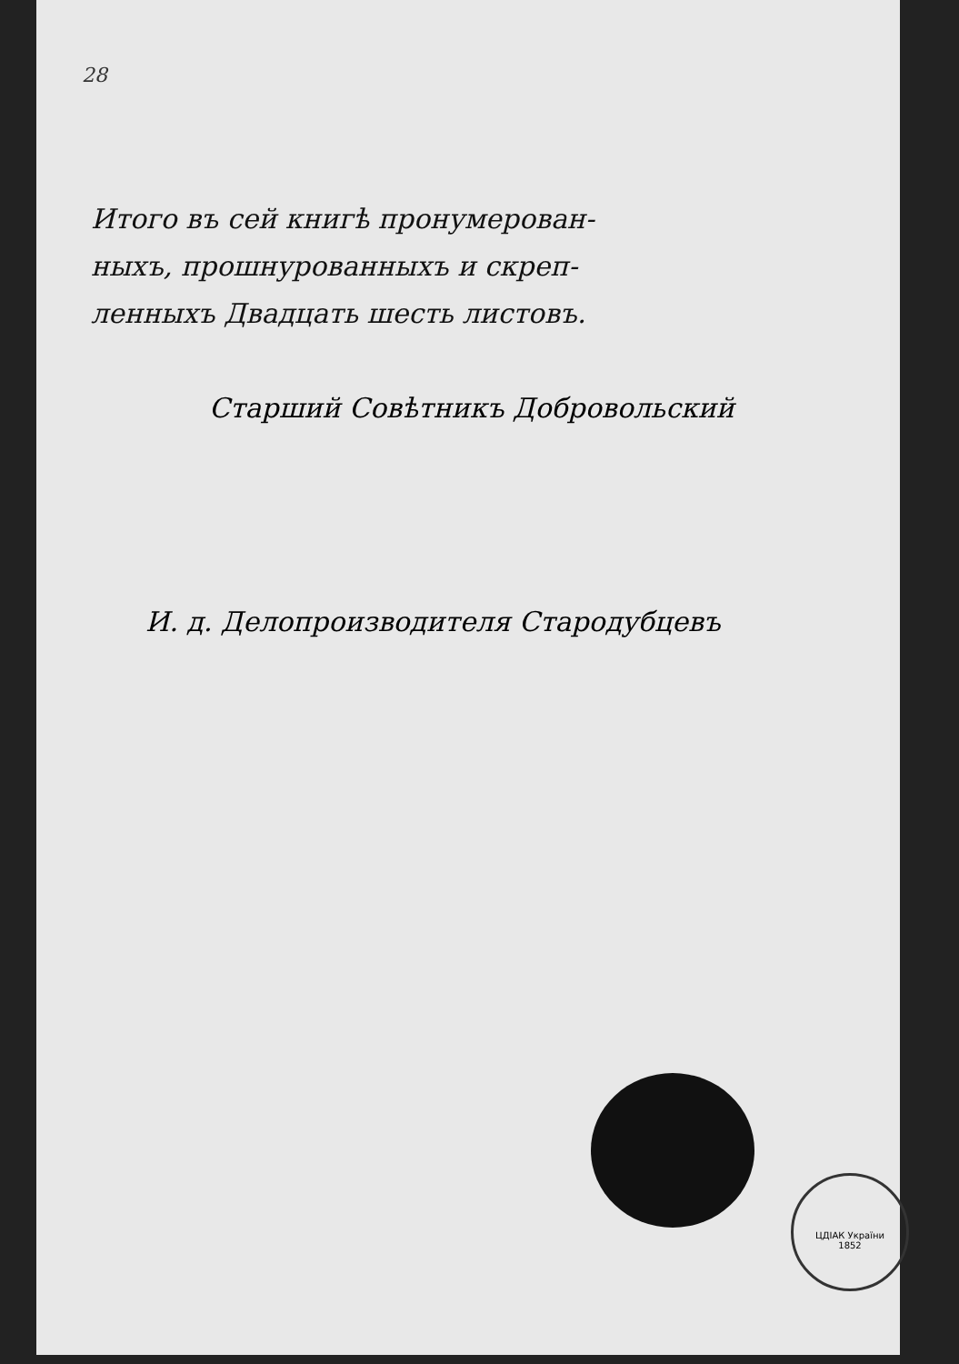28
Итого въ сей книгѣ пронумерован-
ныхъ, прошнурованныхъ и скреп-
ленныхъ Двадцать шесть листовъ.
Старший Совѣтникъ Добровольский
И. д. Делопроизводителя Стародубцевъ
ЦДІАК України
1852